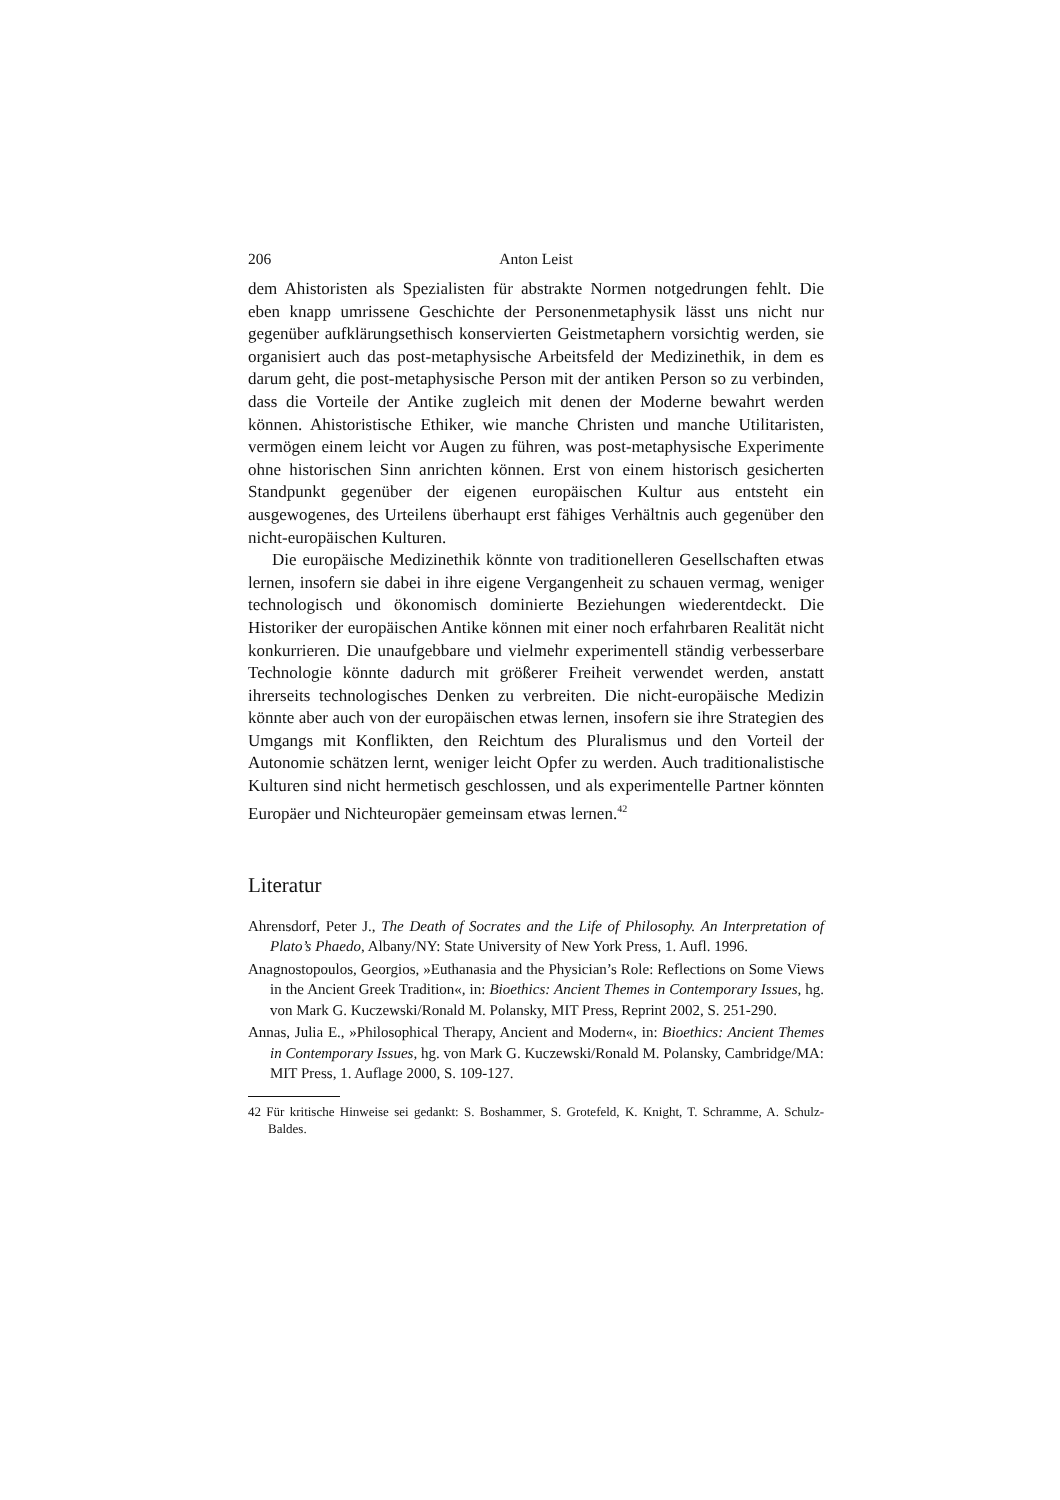206 Anton Leist
dem Ahistoristen als Spezialisten für abstrakte Normen notgedrungen fehlt. Die eben knapp umrissene Geschichte der Personenmetaphysik lässt uns nicht nur gegenüber aufklärungsethisch konservierten Geistmetaphern vorsichtig werden, sie organisiert auch das post-metaphysische Arbeitsfeld der Medizinethik, in dem es darum geht, die post-metaphysische Person mit der antiken Person so zu verbinden, dass die Vorteile der Antike zugleich mit denen der Moderne bewahrt werden können. Ahistoristische Ethiker, wie manche Christen und manche Utilitaristen, vermögen einem leicht vor Augen zu führen, was post-metaphysische Experimente ohne historischen Sinn anrichten können. Erst von einem historisch gesicherten Standpunkt gegenüber der eigenen europäischen Kultur aus entsteht ein ausgewogenes, des Urteilens überhaupt erst fähiges Verhältnis auch gegenüber den nicht-europäischen Kulturen.
Die europäische Medizinethik könnte von traditionelleren Gesellschaften etwas lernen, insofern sie dabei in ihre eigene Vergangenheit zu schauen vermag, weniger technologisch und ökonomisch dominierte Beziehungen wiederentdeckt. Die Historiker der europäischen Antike können mit einer noch erfahrbaren Realität nicht konkurrieren. Die unaufgebbare und vielmehr experimentell ständig verbesserbare Technologie könnte dadurch mit größerer Freiheit verwendet werden, anstatt ihrerseits technologisches Denken zu verbreiten. Die nicht-europäische Medizin könnte aber auch von der europäischen etwas lernen, insofern sie ihre Strategien des Umgangs mit Konflikten, den Reichtum des Pluralismus und den Vorteil der Autonomie schätzen lernt, weniger leicht Opfer zu werden. Auch traditionalistische Kulturen sind nicht hermetisch geschlossen, und als experimentelle Partner könnten Europäer und Nichteuropäer gemeinsam etwas lernen.<sup>42</sup>
Literatur
Ahrensdorf, Peter J., The Death of Socrates and the Life of Philosophy. An Interpretation of Plato’s Phaedo, Albany/NY: State University of New York Press, 1. Aufl. 1996.
Anagnostopoulos, Georgios, »Euthanasia and the Physician’s Role: Reflections on Some Views in the Ancient Greek Tradition«, in: Bioethics: Ancient Themes in Contemporary Issues, hg. von Mark G. Kuczewski/Ronald M. Polansky, MIT Press, Reprint 2002, S. 251-290.
Annas, Julia E., »Philosophical Therapy, Ancient and Modern«, in: Bioethics: Ancient Themes in Contemporary Issues, hg. von Mark G. Kuczewski/Ronald M. Polansky, Cambridge/MA: MIT Press, 1. Auflage 2000, S. 109-127.
42 Für kritische Hinweise sei gedankt: S. Boshammer, S. Grotefeld, K. Knight, T. Schramme, A. Schulz-Baldes.